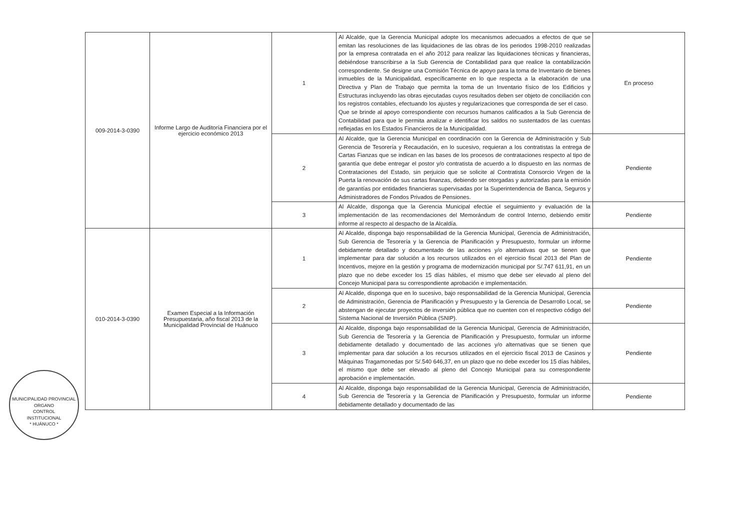| 009-2014-3-0390 | Informe Largo de Auditoría Financiera por el ejercicio económico 2013 | 1 | Al Alcalde, que la Gerencia Municipal adopte los mecanismos adecuados a efectos de que se emitan las resoluciones de las liquidaciones de las obras de los periodos 1998-2010 realizadas por la empresa contratada en el año 2012 para realizar las liquidaciones técnicas y financieras, debiéndose transcribirse a la Sub Gerencia de Contabilidad para que realice la contabilización correspondiente. Se designe una Comisión Técnica de apoyo para la toma de Inventario de bienes inmuebles de la Municipalidad, específicamente en lo que respecta a la elaboración de una Directiva y Plan de Trabajo que permita la toma de un Inventario físico de los Edificios y Estructuras incluyendo las obras ejecutadas cuyos resultados deben ser objeto de conciliación con los registros contables, efectuando los ajustes y regularizaciones que corresponda de ser el caso. Que se brinde al apoyo correspondiente con recursos humanos calificados a la Sub Gerencia de Contabilidad para que le permita analizar e identificar los saldos no sustentados de las cuentas reflejadas en los Estados Financieros de la Municipalidad. | En proceso |
| | | 2 | Al Alcalde, que la Gerencia Municipal en coordinación con la Gerencia de Administración y Sub Gerencia de Tesorería y Recaudación, en lo sucesivo, requieran a los contratistas la entrega de Cartas Fianzas que se indican en las bases de los procesos de contrataciones respecto al tipo de garantía que debe entregar el postor y/o contratista de acuerdo a lo dispuesto en las normas de Contrataciones del Estado, sin perjuicio que se solicite al Contratista Consorcio Virgen de la Puerta la renovación de sus cartas finanzas, debiendo ser otorgadas y autorizadas para la emisión de garantías por entidades financieras supervisadas por la Superintendencia de Banca, Seguros y Administradores de Fondos Privados de Pensiones. | Pendiente |
| | | 3 | Al Alcalde, disponga que la Gerencia Municipal efectúe el seguimiento y evaluación de la implementación de las recomendaciones del Memorándum de control Interno, debiendo emitir informe al respecto al despacho de la Alcaldía. | Pendiente |
| 010-2014-3-0390 | Examen Especial a la Información Presupuestaria, año fiscal 2013 de la Municipalidad Provincial de Huánuco | 1 | Al Alcalde, disponga bajo responsabilidad de la Gerencia Municipal, Gerencia de Administración, Sub Gerencia de Tesorería y la Gerencia de Planificación y Presupuesto, formular un informe debidamente detallado y documentado de las acciones y/o alternativas que se tienen que implementar para dar solución a los recursos utilizados en el ejercicio fiscal 2013 del Plan de Incentivos, mejore en la gestión y programa de modernización municipal por S/.747 611,91, en un plazo que no debe exceder los 15 días hábiles, el mismo que debe ser elevado al pleno del Concejo Municipal para su correspondiente aprobación e implementación. | Pendiente |
| | | 2 | Al Alcalde, disponga que en lo sucesivo, bajo responsabilidad de la Gerencia Municipal, Gerencia de Administración, Gerencia de Planificación y Presupuesto y la Gerencia de Desarrollo Local, se abstengan de ejecutar proyectos de inversión pública que no cuenten con el respectivo código del Sistema Nacional de Inversión Pública (SNIP). | Pendiente |
| | | 3 | Al Alcalde, disponga bajo responsabilidad de la Gerencia Municipal, Gerencia de Administración, Sub Gerencia de Tesorería y la Gerencia de Planificación y Presupuesto, formular un informe debidamente detallado y documentado de las acciones y/o alternativas que se tienen que implementar para dar solución a los recursos utilizados en el ejercicio fiscal 2013 de Casinos y Máquinas Tragamonedas por S/.540 646,37, en un plazo que no debe exceder los 15 días hábiles, el mismo que debe ser elevado al pleno del Concejo Municipal para su correspondiente aprobación e implementación. | Pendiente |
| | | 4 | Al Alcalde, disponga bajo responsabilidad de la Gerencia Municipal, Gerencia de Administración, Sub Gerencia de Tesorería y la Gerencia de Planificación y Presupuesto, formular un informe debidamente detallado y documentado de las | Pendiente |
MUNICIPALIDAD PROVINCIAL
ORGANO
CONTROL
INSTITUCIONAL
* HUÁNUCO *